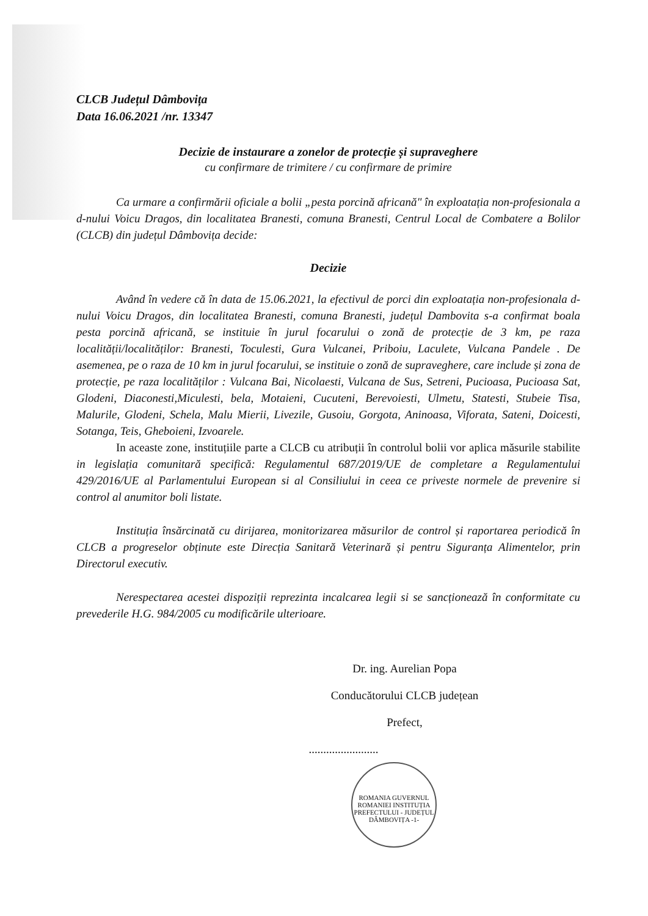CLCB Județul Dâmbovița
Data 16.06.2021 /nr. 13347
Decizie de instaurare a zonelor de protecție și supraveghere
cu confirmare de trimitere / cu confirmare de primire
Ca urmare a confirmării oficiale a bolii „pesta porcină africană" în exploatația non-profesionala a d-nului Voicu Dragos, din localitatea Branesti, comuna Branesti, Centrul Local de Combatere a Bolilor (CLCB) din județul Dâmbovița decide:
Decizie
Având în vedere că în data de 15.06.2021, la efectivul de porci din exploatația non-profesionala d-nului Voicu Dragos, din localitatea Branesti, comuna Branesti, județul Dambovita s-a confirmat boala pesta porcină africană, se instituie în jurul focarului o zonă de protecție de 3 km, pe raza localității/localităților: Branesti, Toculesti, Gura Vulcanei, Priboiu, Laculete, Vulcana Pandele . De asemenea, pe o raza de 10 km in jurul focarului, se instituie o zonă de supraveghere, care include și zona de protecție, pe raza localităților : Vulcana Bai, Nicolaesti, Vulcana de Sus, Setreni, Pucioasa, Pucioasa Sat, Glodeni, Diaconesti,Miculesti, bela, Motaieni, Cucuteni, Berevoiesti, Ulmetu, Statesti, Stubeie Tisa, Malurile, Glodeni, Schela, Malu Mierii, Livezile, Gusoiu, Gorgota, Aninoasa, Viforata, Sateni, Doicesti, Sotanga, Teis, Gheboieni, Izvoarele.
In aceaste zone, instituțiile parte a CLCB cu atribuții în controlul bolii vor aplica măsurile stabilite in legislația comunitară specifică: Regulamentul 687/2019/UE de completare a Regulamentului 429/2016/UE al Parlamentului European si al Consiliului in ceea ce priveste normele de prevenire si control al anumitor boli listate.
Instituția însărcinată cu dirijarea, monitorizarea măsurilor de control și raportarea periodică în CLCB a progreselor obținute este Direcția Sanitară Veterinară și pentru Siguranța Alimentelor, prin Directorul executiv.
Nerespectarea acestei dispoziții reprezinta incalcarea legii si se sancționează în conformitate cu prevederile H.G. 984/2005 cu modificările ulterioare.
Dr. ing. Aurelian Popa
Conducătorului CLCB județean
Prefect,
........................
ROMANIA GUVERNUL ROMANIEI INSTITUȚIA PREFECTULUI - JUDEȚUL DÂMBOVIȚA -1-